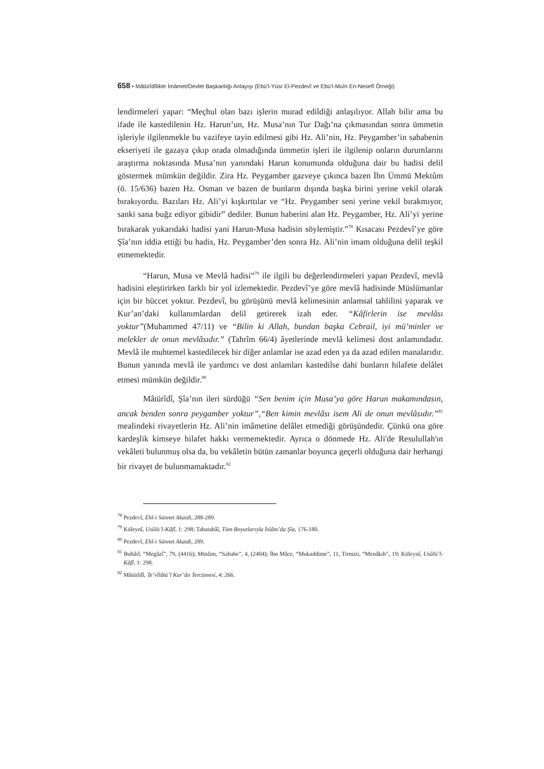658 • Mâtürîdîlikte İmâmet/Devlet Başkanlığı Anlayışı (Ebü’l-Yüsr El-Pezdevî ve Ebü’l-Muîn En-Nesefî Örneği)
lendirmeleri yapar: “Meçhul olan bazı işlerin murad edildiği anlaşılıyor. Allah bilir ama bu ifade ile kastedilenin Hz. Harun’un, Hz. Musa’nın Tur Dağı’na çıkmasından sonra ümmetin işleriyle ilgilenmekle bu vazifeye tayin edilmesi gibi Hz. Ali’nin, Hz. Peygamber’in sahabenin ekseriyeti ile gazaya çıkıp orada olmadığında ümmetin işleri ile ilgilenip onların durumlarını araştırma noktasında Musa’nın yanındaki Harun konumunda olduğuna dair bu hadisi delil göstermek mümkün değildir. Zira Hz. Peygamber gazveye çıkınca bazen İbn Ümmü Mektûm (ö. 15/636) bazen Hz. Osman ve bazen de bunların dışında başka birini yerine vekil olarak bırakıyordu. Bazıları Hz. Ali’yi kışkırttılar ve “Hz. Peygamber seni yerine vekil bırakmıyor, sanki sana buğz ediyor gibidir” dediler. Bunun haberini alan Hz. Peygamber, Hz. Ali’yi yerine bırakarak yukarıdaki hadisi yani Harun-Musa hadisin söylemiştir.”<sup>78</sup> Kısacası Pezdevî’ye göre Şîa’nın iddia ettiği bu hadis, Hz. Peygamber’den sonra Hz. Ali’nin imam olduğuna delil teşkil etmemektedir.
“Harun, Musa ve Mevlâ hadisi”<sup>79</sup> ile ilgili bu değerlendirmeleri yapan Pezdevî, mevlâ hadisini eleştirirken farklı bir yol izlemektedir. Pezdevî’ye göre mevlâ hadisinde Müslümanlar için bir hüccet yoktur. Pezdevî, bu görüşünü mevlâ kelimesinin anlamsal tahlilini yaparak ve Kur’an’daki kullanımlardan delil getirerek izah eder. “Kâfirlerin ise mevlâsı yoktur”(Muhammed 47/11) ve “Bilin ki Allah, bundan başka Cebrail, iyi mü’minler ve melekler de onun mevlâsıdır.” (Tahrîm 66/4) âyetlerinde mevlâ kelimesi dost anlamındadır. Mevlâ ile muhtemel kastedilecek bir diğer anlamlar ise azad eden ya da azad edilen manalarıdır. Bunun yanında mevlâ ile yardımcı ve dost anlamları kastedilse dahi bunların hilafete delâlet etmesi mümkün değildir.<sup>80</sup>
Mâtürîdî, Şîa’nın ileri sürdüğü “Sen benim için Musa’ya göre Harun makamındasın, ancak benden sonra peygamber yoktur”,“Ben kimin mevlâsı isem Ali de onun mevlâsıdır.”<sup>81</sup> mealindeki rivayetlerin Hz. Ali’nin imâmetine delâlet etmediği görüşündedir. Çünkü ona göre kardeşlik kimseye hilafet hakkı vermemektedir. Ayrıca o dönmede Hz. Ali'de Resulullah'ın vekâleti bulunmuş olsa da, bu vekâletin bütün zamanlar boyunca geçerli olduğuna dair herhangi bir rivayet de bulunmamaktadır.<sup>82</sup>
<sup>78</sup> Pezdevî, Ehl-i Sünnet Akaidi, 288-289.
<sup>79</sup> Küleynî, Usûlü’l-Kâfî, 1: 298; Tabatabâî, Tüm Boyutlarıyla İslâm’da Şîa, 176-180.
<sup>80</sup> Pezdevî, Ehl-i Sünnet Akaidi, 289.
<sup>81</sup> Buhârî, “Megâzî”, 79, (4416); Müslim, “Sahabe”, 4, (2404); İbn Mâce, “Mukaddime”, 11, Tirmizi, “Menâkıb”, 19; Küleynî, Usûlü’l-Kâfî, 1: 298.
<sup>82</sup> Mâtürîdî, Te’vîlâtü’l Kur’ân Tercümesi, 4: 266.